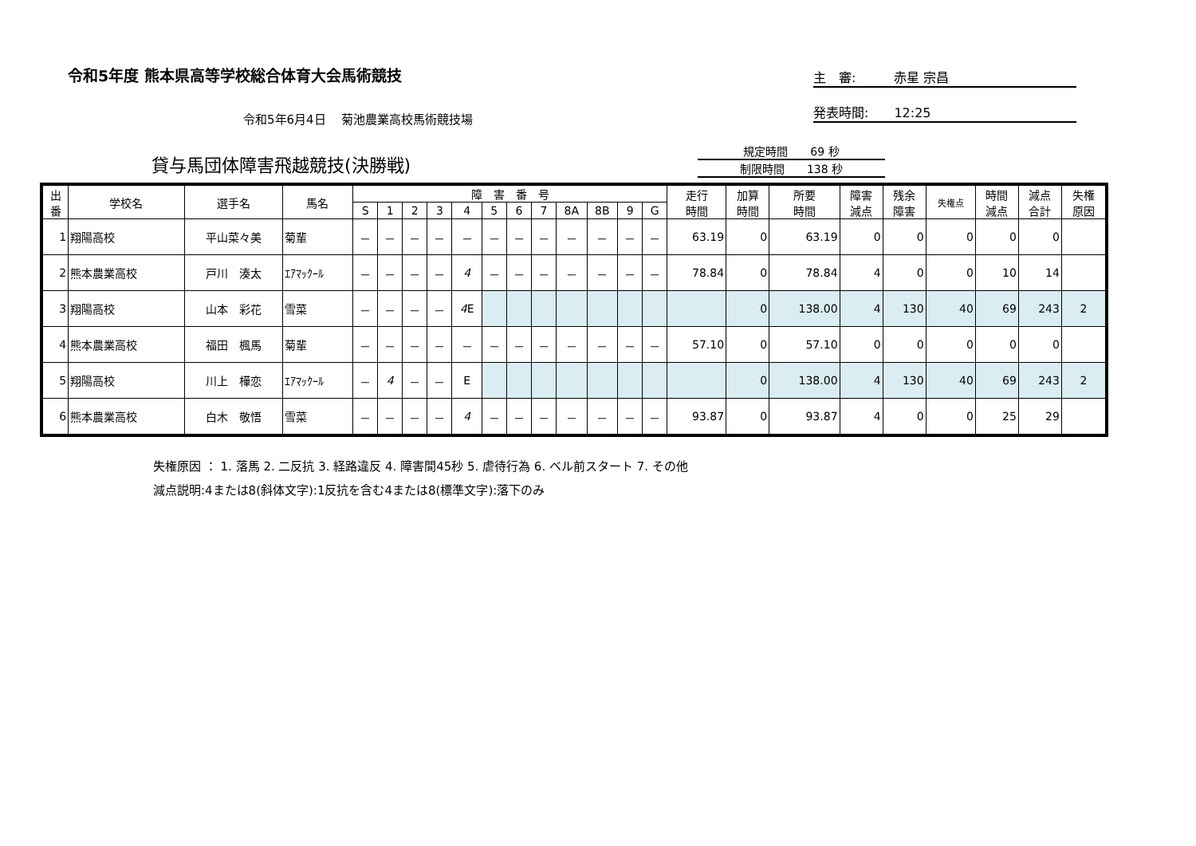令和5年度 熊本県高等学校総合体育大会馬術競技
主　審:　　　赤星 宗昌
発表時間:　　12:25
令和5年6月4日　 菊池農業高校馬術競技場
貸与馬団体障害飛越競技(決勝戦)
規定時間　　69 秒
制限時間　　138 秒
| 出 番 | 学校名 | 選手名 | 馬名 | 障 害 番 号 | | | | | | | | | | | | 走行 時間 | 加算 時間 | 所要 時間 | 障害 減点 | 残余 障害 | 失権点 | 時間 減点 | 減点 合計 | 失権 原因 |
| --- | --- | --- | --- | --- | --- | --- | --- | --- | --- | --- | --- | --- | --- | --- | --- | --- | --- | --- | --- | --- | --- | --- | --- | --- |
| | | | | S | 1 | 2 | 3 | 4 | 5 | 6 | 7 | 8A | 8B | 9 | G | | | | | | | | | |
| 1 | 翔陽高校 | 平山菜々美 | 菊輩 | － | － | － | － | － | － | － | － | － | － | － | － | 63.19 | 0 | 63.19 | 0 | 0 | 0 | 0 | 0 | |
| 2 | 熊本農業高校 | 戸川 湊太 | ｴｱﾏｯｸｰﾙ | － | － | － | － | 4 | － | － | － | － | － | － | － | 78.84 | 0 | 78.84 | 4 | 0 | 0 | 10 | 14 | |
| 3 | 翔陽高校 | 山本 彩花 | 雪菜 | － | － | － | － | 4 E | | | | | | | | | 0 | 138.00 | 4 | 130 | 40 | 69 | 243 | 2 |
| 4 | 熊本農業高校 | 福田 楓馬 | 菊輩 | － | － | － | － | － | － | － | － | － | － | － | － | 57.10 | 0 | 57.10 | 0 | 0 | 0 | 0 | 0 | |
| 5 | 翔陽高校 | 川上 樺恋 | ｴｱﾏｯｸｰﾙ | － | 4 | － | － | E | | | | | | | | | 0 | 138.00 | 4 | 130 | 40 | 69 | 243 | 2 |
| 6 | 熊本農業高校 | 白木 敬悟 | 雪菜 | － | － | － | － | 4 | － | － | － | － | － | － | － | 93.87 | 0 | 93.87 | 4 | 0 | 0 | 25 | 29 | |
失権原因 ： 1. 落馬 2. 二反抗 3. 経路違反 4. 障害間45秒 5. 虐待行為 6. ベル前スタート 7. その他
減点説明:4または8(斜体文字):1反抗を含む4または8(標準文字):落下のみ